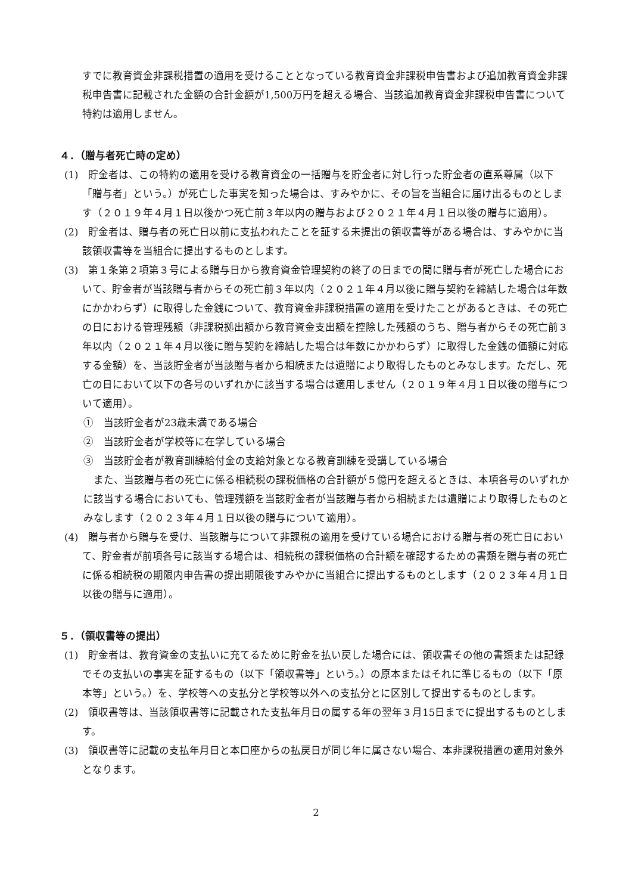すでに教育資金非課税措置の適用を受けることとなっている教育資金非課税申告書および追加教育資金非課税申告書に記載された金額の合計金額が1,500万円を超える場合、当該追加教育資金非課税申告書について特約は適用しません。
４．（贈与者死亡時の定め）
(1)　貯金者は、この特約の適用を受ける教育資金の一括贈与を貯金者に対し行った貯金者の直系尊属（以下「贈与者」という。）が死亡した事実を知った場合は、すみやかに、その旨を当組合に届け出るものとします（２０１９年４月１日以後かつ死亡前３年以内の贈与および２０２１年４月１日以後の贈与に適用）。
(2)　貯金者は、贈与者の死亡日以前に支払われたことを証する未提出の領収書等がある場合は、すみやかに当該領収書等を当組合に提出するものとします。
(3)　第１条第２項第３号による贈与日から教育資金管理契約の終了の日までの間に贈与者が死亡した場合において、貯金者が当該贈与者からその死亡前３年以内（２０２１年４月以後に贈与契約を締結した場合は年数にかかわらず）に取得した金銭について、教育資金非課税措置の適用を受けたことがあるときは、その死亡の日における管理残額（非課税拠出額から教育資金支出額を控除した残額のうち、贈与者からその死亡前３年以内（２０２１年４月以後に贈与契約を締結した場合は年数にかかわらず）に取得した金銭の価額に対応する金額）を、当該貯金者が当該贈与者から相続または遺贈により取得したものとみなします。ただし、死亡の日において以下の各号のいずれかに該当する場合は適用しません（２０１９年４月１日以後の贈与について適用）。
①　当該貯金者が23歳未満である場合
②　当該貯金者が学校等に在学している場合
③　当該貯金者が教育訓練給付金の支給対象となる教育訓練を受講している場合
　また、当該贈与者の死亡に係る相続税の課税価格の合計額が５億円を超えるときは、本項各号のいずれかに該当する場合においても、管理残額を当該貯金者が当該贈与者から相続または遺贈により取得したものとみなします（２０２３年４月１日以後の贈与について適用）。
(4)　贈与者から贈与を受け、当該贈与について非課税の適用を受けている場合における贈与者の死亡日において、貯金者が前項各号に該当する場合は、相続税の課税価格の合計額を確認するための書類を贈与者の死亡に係る相続税の期限内申告書の提出期限後すみやかに当組合に提出するものとします（２０２３年４月１日以後の贈与に適用）。
５．（領収書等の提出）
(1)　貯金者は、教育資金の支払いに充てるために貯金を払い戻した場合には、領収書その他の書類または記録でその支払いの事実を証するもの（以下「領収書等」という。）の原本またはそれに準じるもの（以下「原本等」という。）を、学校等への支払分と学校等以外への支払分とに区別して提出するものとします。
(2)　領収書等は、当該領収書等に記載された支払年月日の属する年の翌年３月15日までに提出するものとします。
(3)　領収書等に記載の支払年月日と本口座からの払戻日が同じ年に属さない場合、本非課税措置の適用対象外となります。
2